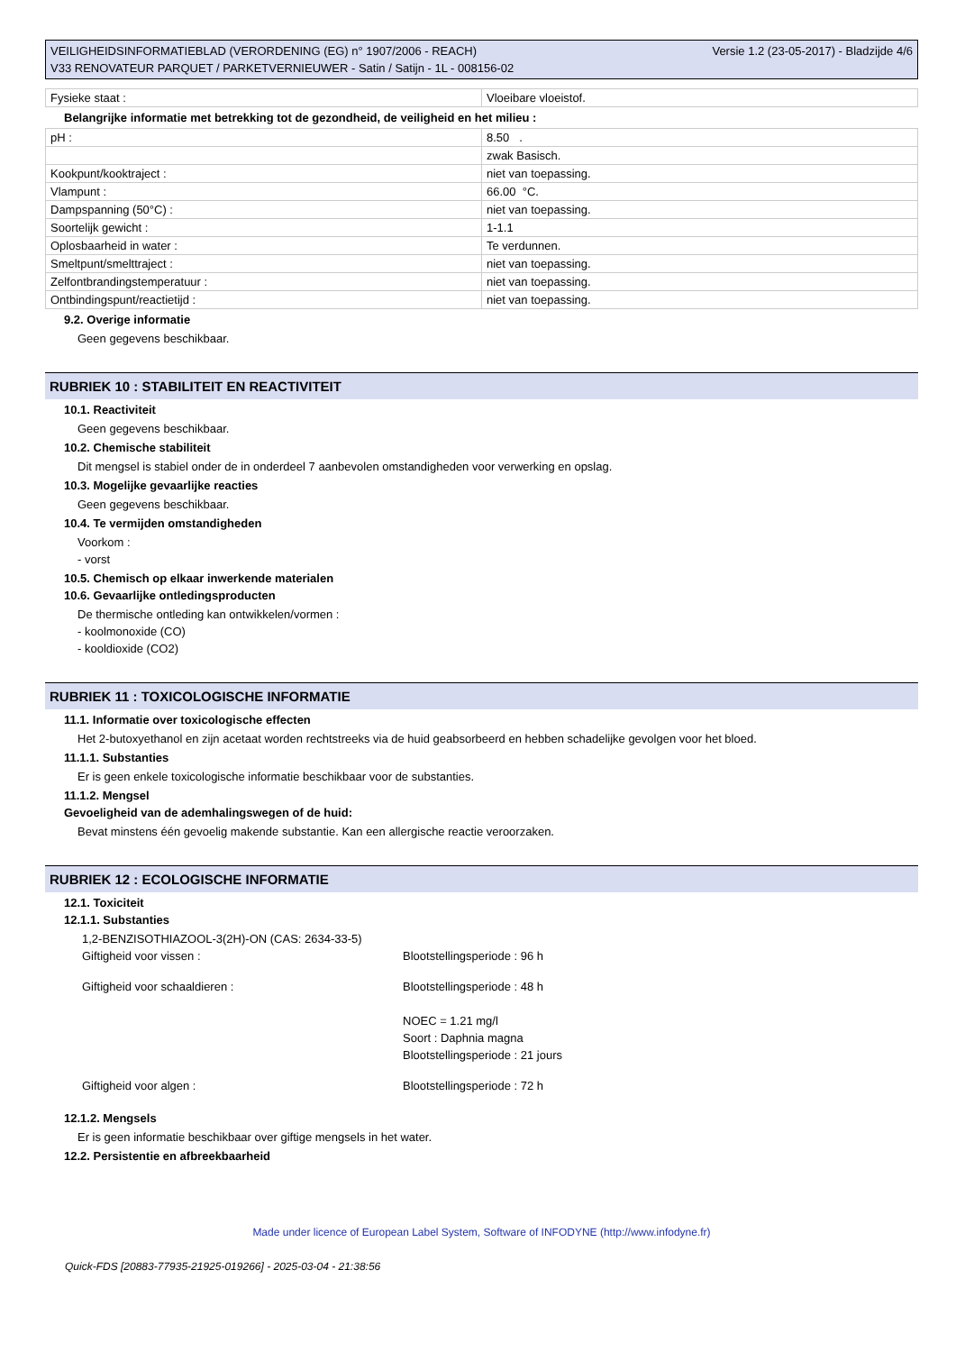VEILIGHEIDSINFORMATIEBLAD (VERORDENING (EG) n° 1907/2006 - REACH)
V33 RENOVATEUR PARQUET / PARKETVERNIEUWER - Satin / Satijn - 1L - 008156-02
Versie 1.2 (23-05-2017) - Bladzijde 4/6
| Fysieke staat : | Vloeibare vloeistof. |
Belangrijke informatie met betrekking tot de gezondheid, de veiligheid en het milieu :
| pH : | 8.50 . |
| | zwak Basisch. |
| Kookpunt/kooktraject : | niet van toepassing. |
| Vlampunt : | 66.00 °C. |
| Dampspanning (50°C) : | niet van toepassing. |
| Soortelijk gewicht : | 1-1.1 |
| Oplosbaarheid in water : | Te verdunnen. |
| Smeltpunt/smelttraject : | niet van toepassing. |
| Zelfontbrandingstemperatuur : | niet van toepassing. |
| Ontbindingspunt/reactietijd : | niet van toepassing. |
9.2. Overige informatie
Geen gegevens beschikbaar.
RUBRIEK 10 : STABILITEIT EN REACTIVITEIT
10.1. Reactiviteit
Geen gegevens beschikbaar.
10.2. Chemische stabiliteit
Dit mengsel is stabiel onder de in onderdeel 7 aanbevolen omstandigheden voor verwerking en opslag.
10.3. Mogelijke gevaarlijke reacties
Geen gegevens beschikbaar.
10.4. Te vermijden omstandigheden
Voorkom :
- vorst
10.5. Chemisch op elkaar inwerkende materialen
10.6. Gevaarlijke ontledingsproducten
De thermische ontleding kan ontwikkelen/vormen :
- koolmonoxide (CO)
- kooldioxide (CO2)
RUBRIEK 11 : TOXICOLOGISCHE INFORMATIE
11.1. Informatie over toxicologische effecten
Het 2-butoxyethanol en zijn acetaat worden rechtstreeks via de huid geabsorbeerd en hebben schadelijke gevolgen voor het bloed.
11.1.1. Substanties
Er is geen enkele toxicologische informatie beschikbaar voor de substanties.
11.1.2. Mengsel
Gevoeligheid van de ademhalingswegen of de huid:
Bevat minstens één gevoelig makende substantie. Kan een allergische reactie veroorzaken.
RUBRIEK 12 : ECOLOGISCHE INFORMATIE
12.1. Toxiciteit
12.1.1. Substanties
1,2-BENZISOTHIAZOOL-3(2H)-ON (CAS: 2634-33-5)
Giftigheid voor vissen : Blootstellingsperiode : 96 h
Giftigheid voor schaaldieren : Blootstellingsperiode : 48 h
NOEC = 1.21 mg/l
Soort : Daphnia magna
Blootstellingsperiode : 21 jours
Giftigheid voor algen : Blootstellingsperiode : 72 h
12.1.2. Mengsels
Er is geen informatie beschikbaar over giftige mengsels in het water.
12.2. Persistentie en afbreekbaarheid
Made under licence of European Label System, Software of INFODYNE (http://www.infodyne.fr)
Quick-FDS [20883-77935-21925-019266] - 2025-03-04 - 21:38:56